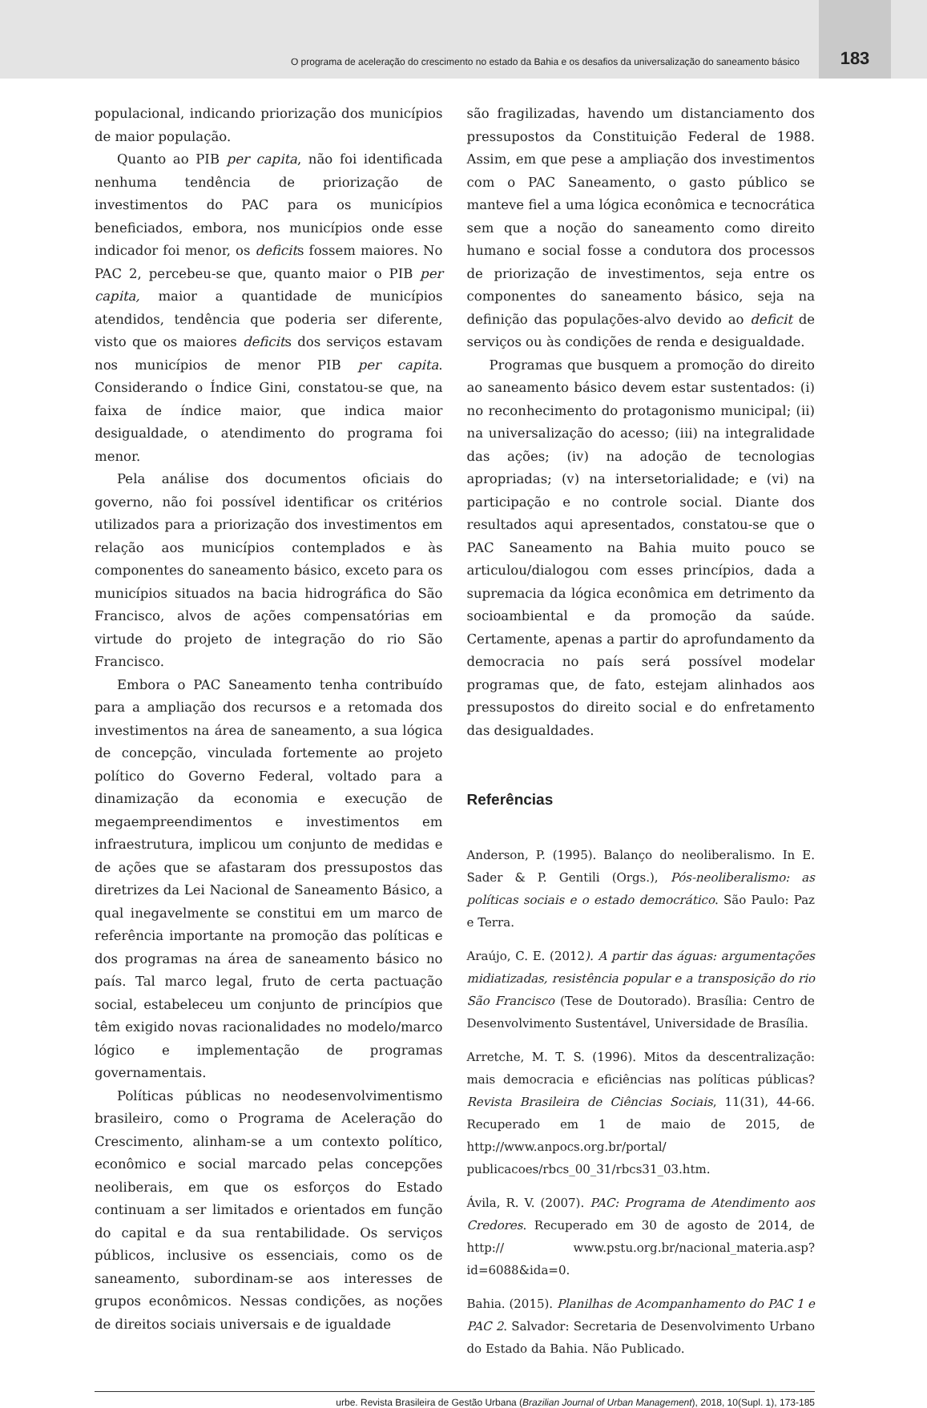O programa de aceleração do crescimento no estado da Bahia e os desafios da universalização do saneamento básico 183
populacional, indicando priorização dos municípios de maior população.
Quanto ao PIB per capita, não foi identificada nenhuma tendência de priorização de investimentos do PAC para os municípios beneficiados, embora, nos municípios onde esse indicador foi menor, os deficits fossem maiores. No PAC 2, percebeu-se que, quanto maior o PIB per capita, maior a quantidade de municípios atendidos, tendência que poderia ser diferente, visto que os maiores deficits dos serviços estavam nos municípios de menor PIB per capita. Considerando o Índice Gini, constatou-se que, na faixa de índice maior, que indica maior desigualdade, o atendimento do programa foi menor.
Pela análise dos documentos oficiais do governo, não foi possível identificar os critérios utilizados para a priorização dos investimentos em relação aos municípios contemplados e às componentes do saneamento básico, exceto para os municípios situados na bacia hidrográfica do São Francisco, alvos de ações compensatórias em virtude do projeto de integração do rio São Francisco.
Embora o PAC Saneamento tenha contribuído para a ampliação dos recursos e a retomada dos investimentos na área de saneamento, a sua lógica de concepção, vinculada fortemente ao projeto político do Governo Federal, voltado para a dinamização da economia e execução de megaempreendimentos e investimentos em infraestrutura, implicou um conjunto de medidas e de ações que se afastaram dos pressupostos das diretrizes da Lei Nacional de Saneamento Básico, a qual inegavelmente se constitui em um marco de referência importante na promoção das políticas e dos programas na área de saneamento básico no país. Tal marco legal, fruto de certa pactuação social, estabeleceu um conjunto de princípios que têm exigido novas racionalidades no modelo/marco lógico e implementação de programas governamentais.
Políticas públicas no neodesenvolvimentismo brasileiro, como o Programa de Aceleração do Crescimento, alinham-se a um contexto político, econômico e social marcado pelas concepções neoliberais, em que os esforços do Estado continuam a ser limitados e orientados em função do capital e da sua rentabilidade. Os serviços públicos, inclusive os essenciais, como os de saneamento, subordinam-se aos interesses de grupos econômicos. Nessas condições, as noções de direitos sociais universais e de igualdade
são fragilizadas, havendo um distanciamento dos pressupostos da Constituição Federal de 1988. Assim, em que pese a ampliação dos investimentos com o PAC Saneamento, o gasto público se manteve fiel a uma lógica econômica e tecnocrática sem que a noção do saneamento como direito humano e social fosse a condutora dos processos de priorização de investimentos, seja entre os componentes do saneamento básico, seja na definição das populações-alvo devido ao deficit de serviços ou às condições de renda e desigualdade.
Programas que busquem a promoção do direito ao saneamento básico devem estar sustentados: (i) no reconhecimento do protagonismo municipal; (ii) na universalização do acesso; (iii) na integralidade das ações; (iv) na adoção de tecnologias apropriadas; (v) na intersetorialidade; e (vi) na participação e no controle social. Diante dos resultados aqui apresentados, constatou-se que o PAC Saneamento na Bahia muito pouco se articulou/dialogou com esses princípios, dada a supremacia da lógica econômica em detrimento da socioambiental e da promoção da saúde. Certamente, apenas a partir do aprofundamento da democracia no país será possível modelar programas que, de fato, estejam alinhados aos pressupostos do direito social e do enfretamento das desigualdades.
Referências
Anderson, P. (1995). Balanço do neoliberalismo. In E. Sader & P. Gentili (Orgs.), Pós-neoliberalismo: as políticas sociais e o estado democrático. São Paulo: Paz e Terra.
Araújo, C. E. (2012). A partir das águas: argumentações midiatizadas, resistência popular e a transposição do rio São Francisco (Tese de Doutorado). Brasília: Centro de Desenvolvimento Sustentável, Universidade de Brasília.
Arretche, M. T. S. (1996). Mitos da descentralização: mais democracia e eficiências nas políticas públicas? Revista Brasileira de Ciências Sociais, 11(31), 44-66. Recuperado em 1 de maio de 2015, de http://www.anpocs.org.br/portal/ publicacoes/rbcs_00_31/rbcs31_03.htm.
Ávila, R. V. (2007). PAC: Programa de Atendimento aos Credores. Recuperado em 30 de agosto de 2014, de http:// www.pstu.org.br/nacional_materia.asp?id=6088&ida=0.
Bahia. (2015). Planilhas de Acompanhamento do PAC 1 e PAC 2. Salvador: Secretaria de Desenvolvimento Urbano do Estado da Bahia. Não Publicado.
urbe. Revista Brasileira de Gestão Urbana (Brazilian Journal of Urban Management), 2018, 10(Supl. 1), 173-185